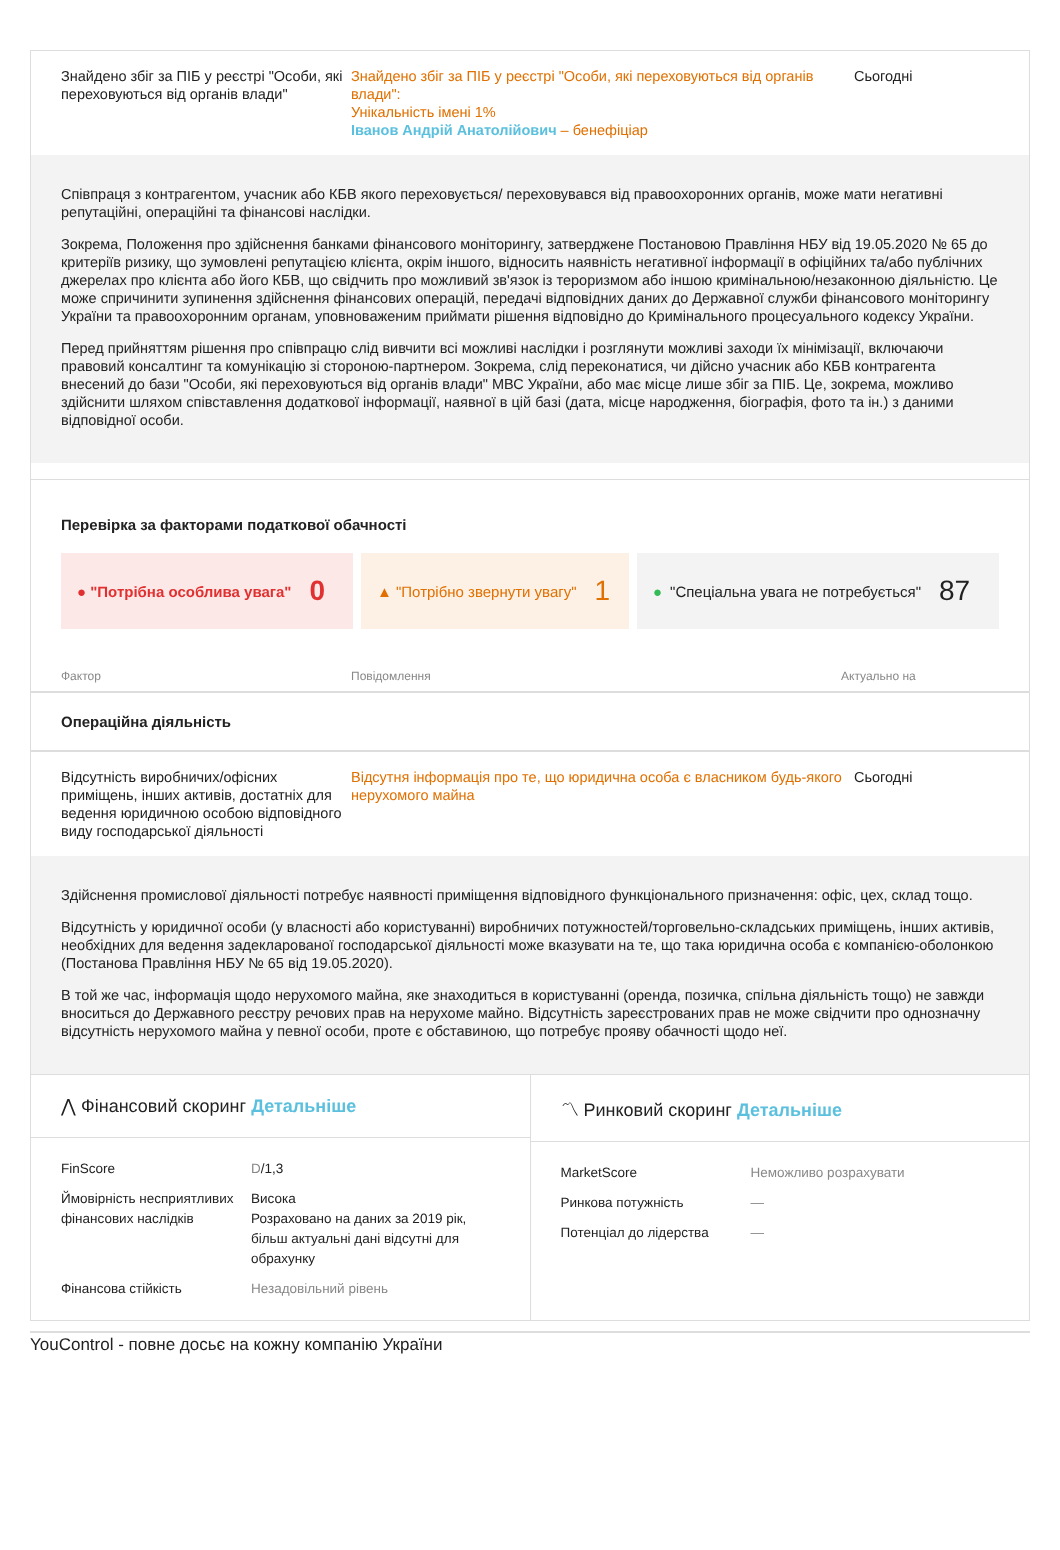Знайдено збіг за ПІБ у реєстрі "Особи, які переховуються від органів влади"
Знайдено збіг за ПІБ у реєстрі "Особи, які переховуються від органів влади":
Унікальність імені 1%
Іванов Андрій Анатолійович – бенефіціар
Сьогодні
Співпраця з контрагентом, учасник або КБВ якого переховується/ переховувався від правоохоронних органів, може мати негативні репутаційні, операційні та фінансові наслідки.
Зокрема, Положення про здійснення банками фінансового моніторингу, затверджене Постановою Правління НБУ від 19.05.2020 № 65 до критеріїв ризику, що зумовлені репутацією клієнта, окрім іншого, відносить наявність негативної інформації в офіційних та/або публічних джерелах про клієнта або його КБВ, що свідчить про можливий зв'язок із тероризмом або іншою кримінальною/незаконною діяльністю. Це може спричинити зупинення здійснення фінансових операцій, передачі відповідних даних до Державної служби фінансового моніторингу України та правоохоронним органам, уповноваженим приймати рішення відповідно до Кримінального процесуального кодексу України.
Перед прийняттям рішення про співпрацю слід вивчити всі можливі наслідки і розглянути можливі заходи їх мінімізації, включаючи правовий консалтинг та комунікацію зі стороною-партнером. Зокрема, слід переконатися, чи дійсно учасник або КБВ контрагента внесений до бази "Особи, які переховуються від органів влади" МВС України, або має місце лише збіг за ПІБ. Це, зокрема, можливо здійснити шляхом співставлення додаткової інформації, наявної в цій базі (дата, місце народження, біографія, фото та ін.) з даними відповідної особи.
Перевірка за факторами податкової обачності
● "Потрібна особлива увага" 0
▲ "Потрібно звернути увагу" 1
● "Спеціальна увага не потребується" 87
Фактор Повідомлення Актуально на
Операційна діяльність
Відсутність виробничих/офісних приміщень, інших активів, достатніх для ведення юридичною особою відповідного виду господарської діяльності
Відсутня інформація про те, що юридична особа є власником будь-якого нерухомого майна
Сьогодні
Здійснення промислової діяльності потребує наявності приміщення відповідного функціонального призначення: офіс, цех, склад тощо.
Відсутність у юридичної особи (у власності або користуванні) виробничих потужностей/торговельно-складських приміщень, інших активів, необхідних для ведення задекларованої господарської діяльності може вказувати на те, що така юридична особа є компанією-оболонкою (Постанова Правління НБУ № 65 від 19.05.2020).
В той же час, інформація щодо нерухомого майна, яке знаходиться в користуванні (оренда, позичка, спільна діяльність тощо) не завжди вноситься до Державного реєстру речових прав на нерухоме майно. Відсутність зареєстрованих прав не може свідчити про однозначну відсутність нерухомого майна у певної особи, проте є обставиною, що потребує прояву обачності щодо неї.
⋀ Фінансовий скоринг Детальніше
| FinScore | D /1,3 |
| Ймовірність несприятливих фінансових наслідків | Висока Розраховано на даних за 2019 рік, більш актуальні дані відсутні для обрахунку |
| Фінансова стійкість | Незадовільний рівень |
〽 Ринковий скоринг Детальніше
| MarketScore | Неможливо розрахувати |
| Ринкова потужність | — |
| Потенціал до лідерства | — |
YouControl - повне досьє на кожну компанію України